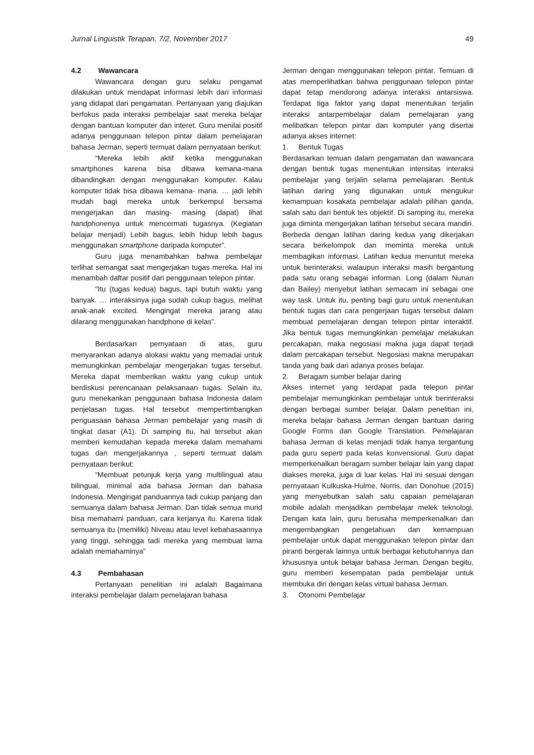Jurnal Linguistik Terapan, 7/2, November 2017 49
4.2 Wawancara
Wawancara dengan guru selaku pengamat dilakukan untuk mendapat informasi lebih dari informasi yang didapat dari pengamatan. Pertanyaan yang diajukan berfokus pada interaksi pembelajar saat mereka belajar dengan bantuan komputer dan interet. Guru menilai positif adanya penggunaan telepon pintar dalam pemelajaran bahasa Jerman, seperti termuat dalam pernyataan berikut:
“Mereka lebih aktif ketika menggunakan smartphones karena bisa dibawa kemana-mana dibandingkan dengan menggunakan komputer. Kalau komputer tidak bisa dibawa kemana- mana. … jadi lebih mudah bagi mereka untuk berkempul bersama mengerjakan dan masing- masing (dapat) lihat handphonenya untuk mencermati tugasnya. (Kegiatan belajar menjadi) Lebih bagus, lebih hidup lebih bagus menggunakan smartphone daripada komputer”.
Guru juga menambahkan bahwa pembelajar terlihat semangat saat mengerjakan tugas mereka. Hal ini menambah daftar positif dari penggunaan telepon pintar.
“Itu (tugas kedua) bagus, tapi butuh waktu yang banyak. … interaksinya juga sudah cukup bagus, melihat anak-anak excited. Mengingat mereka jarang atau dilarang menggunakan handphone di kelas”.
Berdasarkan pernyataan di atas, guru menyarankan adanya alokasi waktu yang memadai untuk memungkinkan pembelajar mengerjakan tugas tersebut. Mereka dapat memberikan waktu yang cukup untuk berdiskusi perencanaan pelaksanaan tugas. Selain itu, guru menekankan penggunaan bahasa Indonesia dalam penjelasan tugas. Hal tersebut mempertimbangkan penguasaan bahasa Jerman pembelajar yang masih di tingkat dasar (A1). Di samping itu, hal tersebut akan memberi kemudahan kepada mereka dalam memahami tugas dan mengerjakannya , seperti termuat dalam pernyataan berikut:
“Membuat petunjuk kerja yang multilingual atau bilingual, minimal ada bahasa Jerman dan bahasa Indonesia. Mengingat panduannya tadi cukup panjang dan semuanya dalam bahasa Jerman. Dan tidak semua murid bisa memahami panduan, cara kerjanya itu. Karena tidak semuanya itu (memiliki) Niveau atau level kebahasaannya yang tinggi, sehingga tadi mereka yang membuat lama adalah memahaminya”
4.3 Pembahasan
Pertanyaan penelitian ini adalah Bagaimana interaksi pembelajar dalam pemelajaran bahasa
Jerman dengan menggunakan telepon pintar. Temuan di atas memperlihatkan bahwa penggunaan telepon pintar dapat tetap mendorong adanya interaksi antarsiswa. Terdapat tiga faktor yang dapat menentukan terjalin interaksi antarpembelajar dalam pemelajaran yang melibatkan telepon pintar dan komputer yang disertai adanya akses internet:
1. Bentuk Tugas
Berdasarkan temuan dalam pengamatan dan wawancara dengan bentuk tugas menentukan intensitas interaksi pembelajar yang terjalin selama pemelajaran. Bentuk latihan daring yang digunakan untuk mengukur kemampuan kosakata pembelajar adalah pilihan ganda, salah satu dari bentuk tes objektif. Di samping itu, mereka juga diminta mengerjakan latihan tersebut secara mandiri. Berbeda dengan latihan daring kedua yang dikerjakan secara berkelompok dan meminta mereka untuk membagikan informasi. Latihan kedua menuntut mereka untuk berinteraksi, walaupun interaksi masih bergantung pada satu orang sebagai informan. Long (dalam Nunan dan Bailey) menyebut latihan semacam ini sebagai one way task. Untuk itu, penting bagi guru untuk menentukan bentuk tugas dan cara pengerjaan tugas tersebut dalam membuat pemelajaran dengan telepon pintar interaktif. Jika bentuk tugas memungkinkan pemelajar melakukan percakapan, maka negosiasi makna juga dapat terjadi dalam percakapan tersebut. Negosiasi makna merupakan tanda yang baik dari adanya proses belajar.
2. Beragam sumber belajar daring
Akses internet yang terdapat pada telepon pintar pembelajar memungkinkan pembelajar untuk berinteraksi dengan berbagai sumber belajar. Dalam penelitian ini, mereka belajar bahasa Jerman dengan bantuan daring Google Forms dan Google Translation. Pemelajaran bahasa Jerman di kelas menjadi tidak hanya tergantung pada guru seperti pada kelas konvensional. Guru dapat memperkenalkan beragam sumber belajar lain yang dapat diakses mereka, juga di luar kelas. Hal ini sesuai dengan pernyataan Kulkuska-Hulme, Norris, dan Donohue (2015) yang menyebutkan salah satu capaian pemelajaran mobile adalah menjadikan pembelajar melek teknologi. Dengan kata lain, guru berusaha memperkenalkan dan mengembangkan pengetahuan dan kemampuan pembelajar untuk dapat menggunakan telepon pintar dan piranti bergerak lainnya untuk berbagai kebutuhannya dan khususnya untuk belajar bahasa Jerman. Dengan begitu, guru memberi kesempatan pada pembelajar untuk membuka diri dengan kelas virtual bahasa Jerman.
3. Otonomi Pembelajar